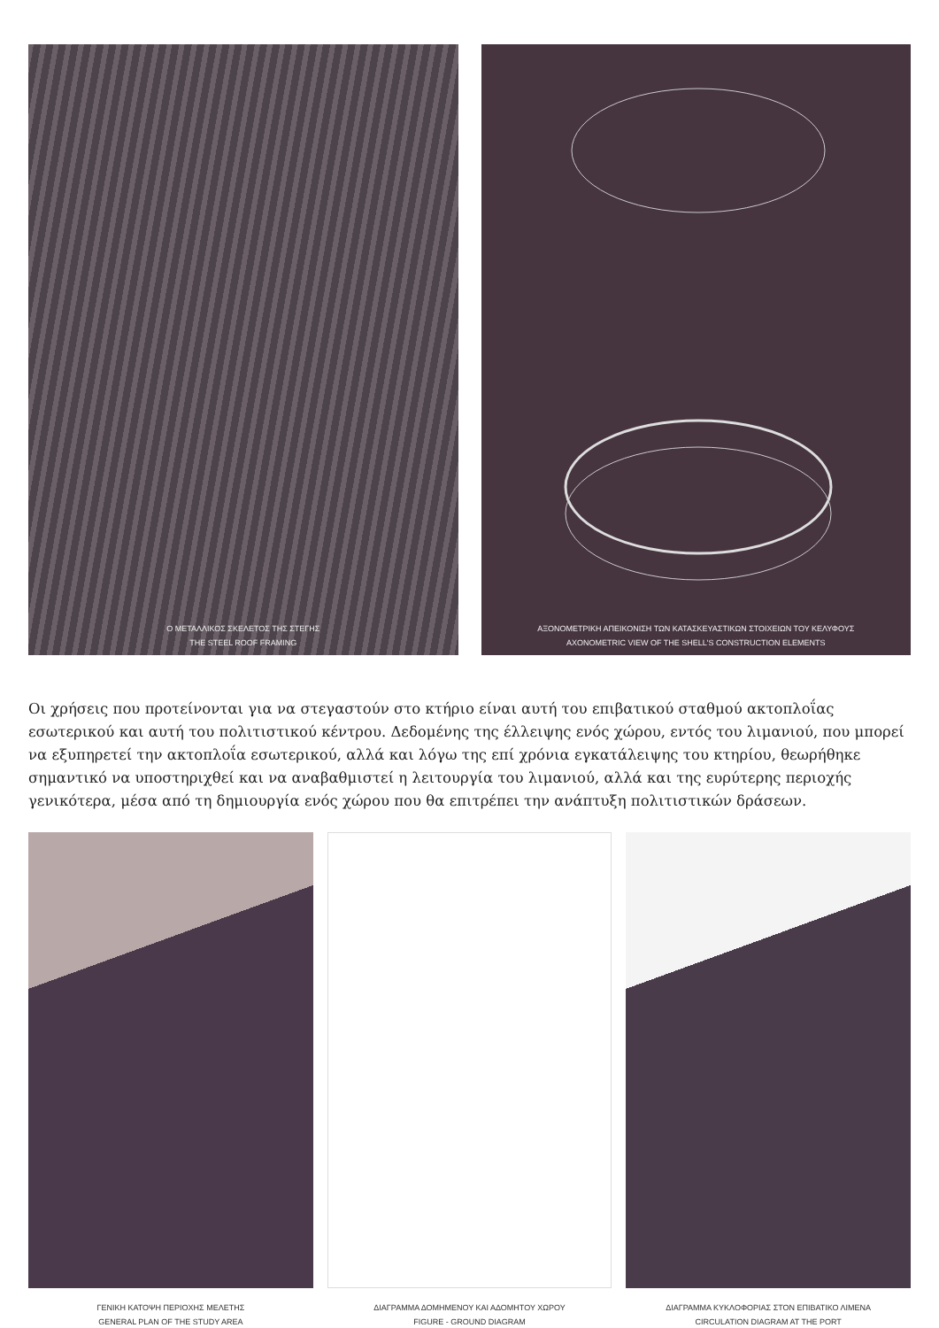Ο ΜΕΤΑΛΛΙΚΟΣ ΣΚΕΛΕΤΟΣ ΤΗΣ ΣΤΕΓΗΣ
THE STEEL ROOF FRAMING
ΑΞΟΝΟΜΕΤΡΙΚΗ ΑΠΕΙΚΟΝΙΣΗ ΤΩΝ ΚΑΤΑΣΚΕΥΑΣΤΙΚΩΝ ΣΤΟΙΧΕΙΩΝ ΤΟΥ ΚΕΛΥΦΟΥΣ
AXONOMETRIC VIEW OF THE SHELL'S CONSTRUCTION ELEMENTS
Οι χρήσεις που προτείνονται για να στεγαστούν στο κτήριο είναι αυτή του επιβατικού σταθμού ακτοπλοΐας εσωτερικού και αυτή του πολιτιστικού κέντρου. Δεδομένης της έλλειψης ενός χώρου, εντός του λιμανιού, που μπορεί να εξυπηρετεί την ακτοπλοΐα εσωτερικού, αλλά και λόγω της επί χρόνια εγκατάλειψης του κτηρίου, θεωρήθηκε σημαντικό να υποστηριχθεί και να αναβαθμιστεί η λειτουργία του λιμανιού, αλλά και της ευρύτερης περιοχής γενικότερα, μέσα από τη δημιουργία ενός χώρου που θα επιτρέπει την ανάπτυξη πολιτιστικών δράσεων.
ΓΕΝΙΚΗ ΚΑΤΟΨΗ ΠΕΡΙΟΧΗΣ ΜΕΛΕΤΗΣ
GENERAL PLAN OF THE STUDY AREA
ΔΙΑΓΡΑΜΜΑ ΔΟΜΗΜΕΝΟΥ ΚΑΙ ΑΔΟΜΗΤΟΥ ΧΩΡΟΥ
FIGURE - GROUND DIAGRAM
ΔΙΑΓΡΑΜΜΑ ΚΥΚΛΟΦΟΡΙΑΣ ΣΤΟΝ ΕΠΙΒΑΤΙΚΟ ΛΙΜΕΝΑ
CIRCULATION DIAGRAM AT THE PORT